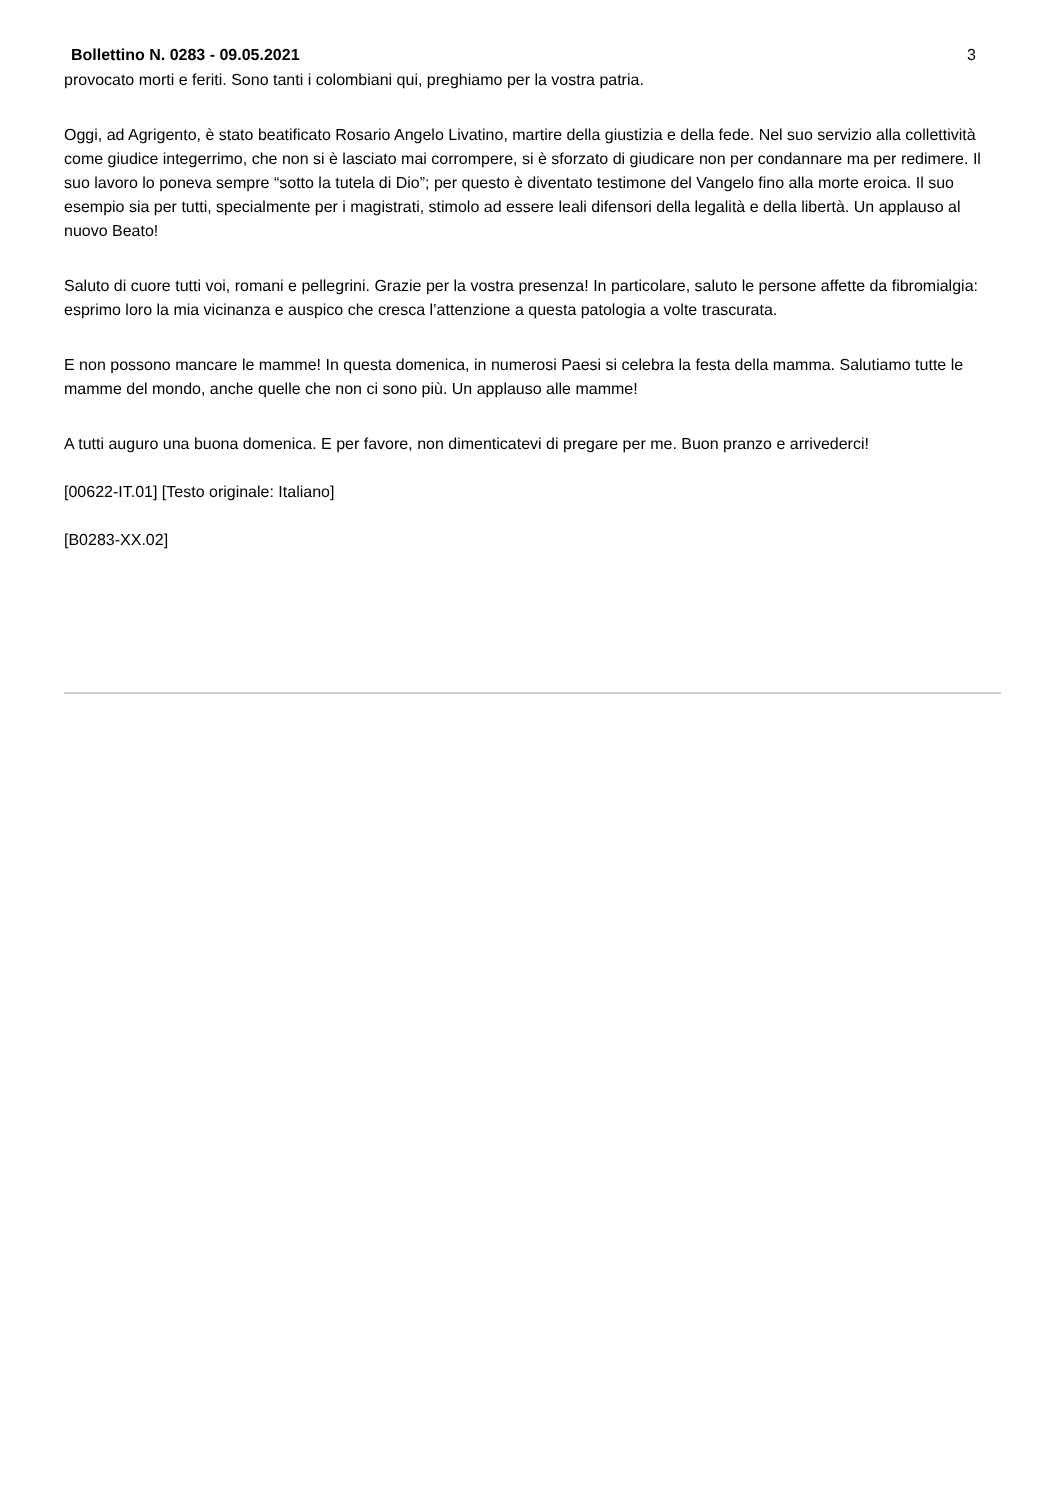Bollettino N. 0283 - 09.05.2021 3
provocato morti e feriti. Sono tanti i colombiani qui, preghiamo per la vostra patria.
Oggi, ad Agrigento, è stato beatificato Rosario Angelo Livatino, martire della giustizia e della fede. Nel suo servizio alla collettività come giudice integerrimo, che non si è lasciato mai corrompere, si è sforzato di giudicare non per condannare ma per redimere. Il suo lavoro lo poneva sempre “sotto la tutela di Dio”; per questo è diventato testimone del Vangelo fino alla morte eroica. Il suo esempio sia per tutti, specialmente per i magistrati, stimolo ad essere leali difensori della legalità e della libertà. Un applauso al nuovo Beato!
Saluto di cuore tutti voi, romani e pellegrini. Grazie per la vostra presenza! In particolare, saluto le persone affette da fibromialgia: esprimo loro la mia vicinanza e auspico che cresca l’attenzione a questa patologia a volte trascurata.
E non possono mancare le mamme! In questa domenica, in numerosi Paesi si celebra la festa della mamma. Salutiamo tutte le mamme del mondo, anche quelle che non ci sono più. Un applauso alle mamme!
A tutti auguro una buona domenica. E per favore, non dimenticatevi di pregare per me. Buon pranzo e arrivederci!
[00622-IT.01] [Testo originale: Italiano]
[B0283-XX.02]